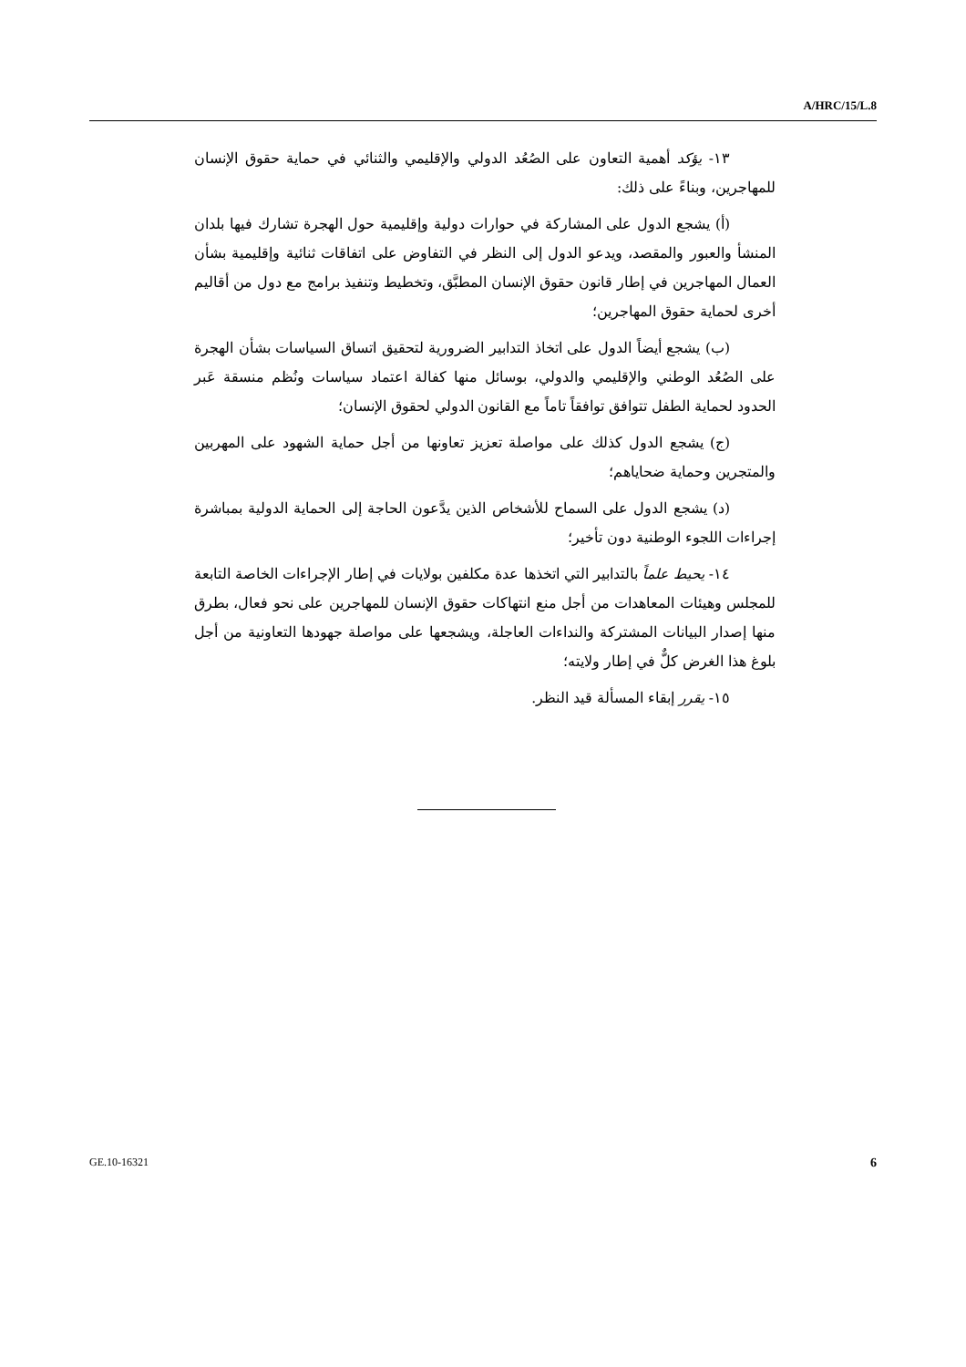A/HRC/15/L.8
١٣- يؤكد أهمية التعاون على الصُعُد الدولي والإقليمي والثنائي في حماية حقوق الإنسان للمهاجرين، وبناءً على ذلك:
(أ) يشجع الدول على المشاركة في حوارات دولية وإقليمية حول الهجرة تشارك فيها بلدان المنشأ والعبور والمقصد، ويدعو الدول إلى النظر في التفاوض على اتفاقات ثنائية وإقليمية بشأن العمال المهاجرين في إطار قانون حقوق الإنسان المطبَّق، وتخطيط وتنفيذ برامج مع دول من أقاليم أخرى لحماية حقوق المهاجرين؛
(ب) يشجع أيضاً الدول على اتخاذ التدابير الضرورية لتحقيق اتساق السياسات بشأن الهجرة على الصُعُد الوطني والإقليمي والدولي، بوسائل منها كفالة اعتماد سياسات ونُظم منسقة عَبر الحدود لحماية الطفل تتوافق توافقاً تاماً مع القانون الدولي لحقوق الإنسان؛
(ج) يشجع الدول كذلك على مواصلة تعزيز تعاونها من أجل حماية الشهود على المهربين والمتجرين وحماية ضحاياهم؛
(د) يشجع الدول على السماح للأشخاص الذين يدَّعون الحاجة إلى الحماية الدولية بمباشرة إجراءات اللجوء الوطنية دون تأخير؛
١٤- يحيط علماً بالتدابير التي اتخذها عدة مكلفين بولايات في إطار الإجراءات الخاصة التابعة للمجلس وهيئات المعاهدات من أجل منع انتهاكات حقوق الإنسان للمهاجرين على نحو فعال، بطرق منها إصدار البيانات المشتركة والنداءات العاجلة، ويشجعها على مواصلة جهودها التعاونية من أجل بلوغ هذا الغرض كلٌّ في إطار ولايته؛
١٥- يقرر إبقاء المسألة قيد النظر.
GE.10-16321 6